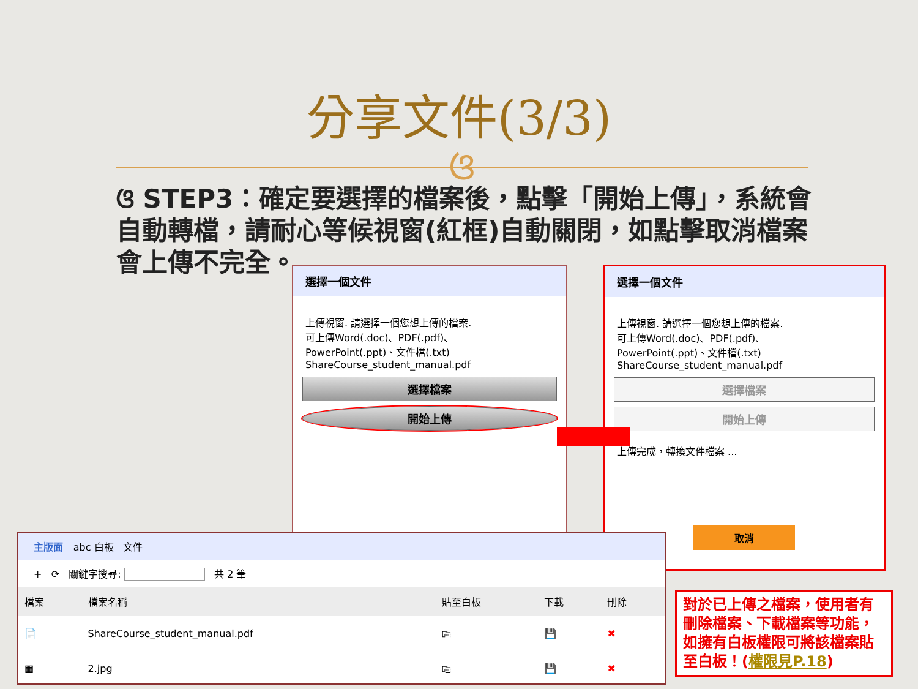分享文件(3/3)
ଓ
ଓ STEP3：確定要選擇的檔案後，點擊「開始上傳」，系統會自動轉檔，請耐心等候視窗(紅框)自動關閉，如點擊取消檔案會上傳不完全。
選擇一個文件
上傳視窗. 請選擇一個您想上傳的檔案.
可上傳Word(.doc)、PDF(.pdf)、
PowerPoint(.ppt)、文件檔(.txt)
ShareCourse_student_manual.pdf
選擇檔案
開始上傳
選擇一個文件
上傳視窗. 請選擇一個您想上傳的檔案.
可上傳Word(.doc)、PDF(.pdf)、
PowerPoint(.ppt)、文件檔(.txt)
ShareCourse_student_manual.pdf
選擇檔案
開始上傳
上傳完成，轉換文件檔案 ...
取消
主版面 abc 白板 文件
+ ⟳ 關鍵字搜尋: 共 2 筆
| 檔案 | 檔案名稱 | 貼至白板 | 下載 | 刪除 |
| --- | --- | --- | --- | --- |
| 📄 | ShareCourse_student_manual.pdf | ⎘ | 💾 | ✖ |
| ▦ | 2.jpg | ⎘ | 💾 | ✖ |
對於已上傳之檔案，使用者有刪除檔案、下載檔案等功能，如擁有白板權限可將該檔案貼至白板！(權限見P.18)